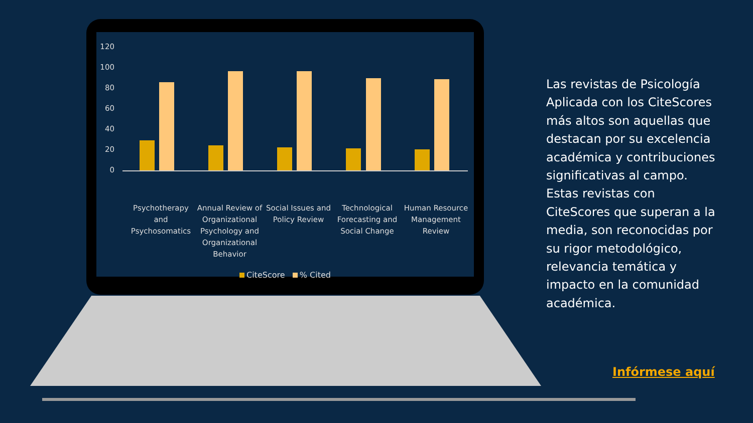120
100
80
60
40
20
0
Psychotherapy and Psychosomatics
Annual Review of Organizational Psychology and Organizational Behavior
Social Issues and Policy Review
Technological Forecasting and Social Change
Human Resource Management Review
CiteScore % Cited
Las revistas de Psicología Aplicada con los CiteScores más altos son aquellas que destacan por su excelencia académica y contribuciones significativas al campo. Estas revistas con CiteScores que superan a la media, son reconocidas por su rigor metodológico, relevancia temática y impacto en la comunidad académica.
Infórmese aquí